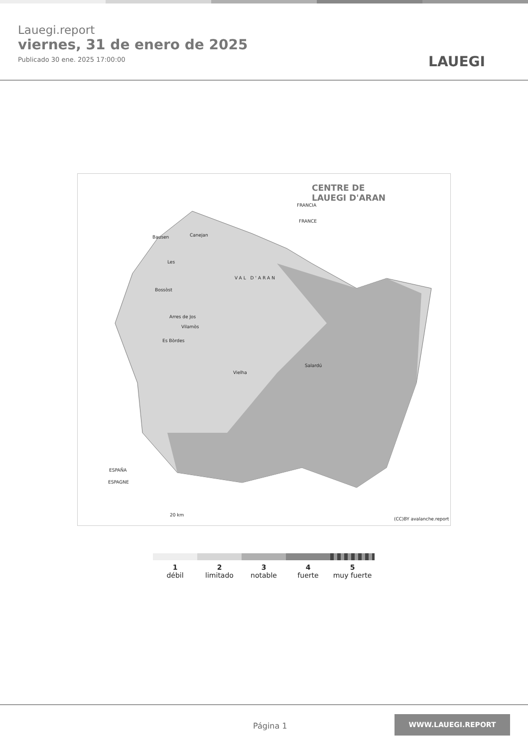Lauegi.report
viernes, 31 de enero de 2025
Publicado 30 ene. 2025 17:00:00
LAUEGI
CENTRE DE
LAUEGI D'ARAN
FRANCIA
FRANCE
Bausen Canejan
Les
VAL D'ARAN
Bossòst
Arres de Jos
Vilamòs
Es Bòrdes
Vielha
Salardú
ESPAÑA
ESPAGNE
20 km
(CC)BY avalanche.report
1
débil
2
limitado
3
notable
4
fuerte
5
muy fuerte
Página 1
WWW.LAUEGI.REPORT